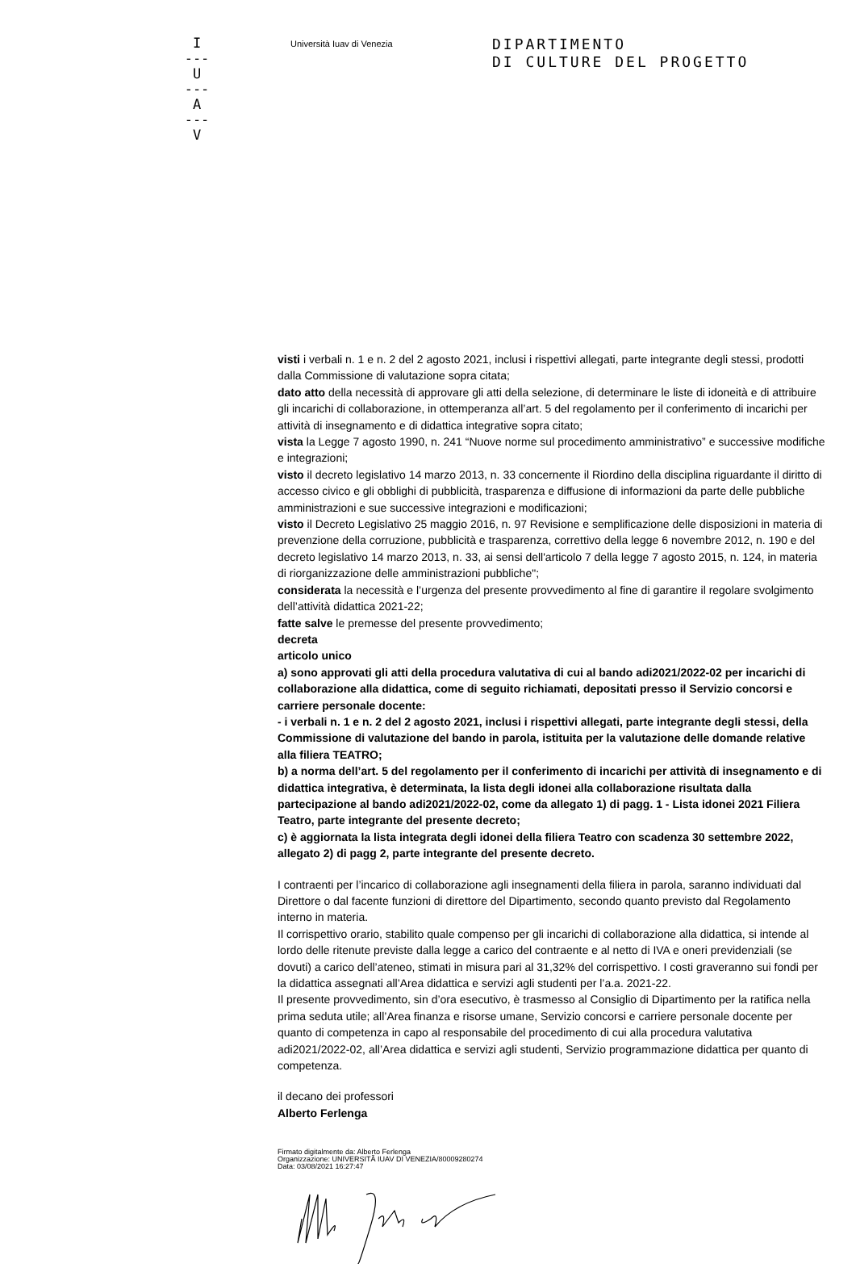I
---
U
---
A
---
V
Università Iuav di Venezia
DIPARTIMENTO
DI CULTURE DEL PROGETTO
visti i verbali n. 1 e n. 2 del 2 agosto 2021, inclusi i rispettivi allegati, parte integrante degli stessi, prodotti dalla Commissione di valutazione sopra citata;
dato atto della necessità di approvare gli atti della selezione, di determinare le liste di idoneità e di attribuire gli incarichi di collaborazione, in ottemperanza all’art. 5 del regolamento per il conferimento di incarichi per attività di insegnamento e di didattica integrative sopra citato;
vista la Legge 7 agosto 1990, n. 241 “Nuove norme sul procedimento amministrativo” e successive modifiche e integrazioni;
visto il decreto legislativo 14 marzo 2013, n. 33 concernente il Riordino della disciplina riguardante il diritto di accesso civico e gli obblighi di pubblicità, trasparenza e diffusione di informazioni da parte delle pubbliche amministrazioni e sue successive integrazioni e modificazioni;
visto il Decreto Legislativo 25 maggio 2016, n. 97 Revisione e semplificazione delle disposizioni in materia di prevenzione della corruzione, pubblicità e trasparenza, correttivo della legge 6 novembre 2012, n. 190 e del decreto legislativo 14 marzo 2013, n. 33, ai sensi dell'articolo 7 della legge 7 agosto 2015, n. 124, in materia di riorganizzazione delle amministrazioni pubbliche";
considerata la necessità e l’urgenza del presente provvedimento al fine di garantire il regolare svolgimento dell’attività didattica 2021-22;
fatte salve le premesse del presente provvedimento;
decreta
articolo unico
a) sono approvati gli atti della procedura valutativa di cui al bando adi2021/2022-02 per incarichi di collaborazione alla didattica, come di seguito richiamati, depositati presso il Servizio concorsi e carriere personale docente:
- i verbali n. 1 e n. 2 del 2 agosto 2021, inclusi i rispettivi allegati, parte integrante degli stessi, della Commissione di valutazione del bando in parola, istituita per la valutazione delle domande relative alla filiera TEATRO;
b) a norma dell’art. 5 del regolamento per il conferimento di incarichi per attività di insegnamento e di didattica integrativa, è determinata, la lista degli idonei alla collaborazione risultata dalla partecipazione al bando adi2021/2022-02, come da allegato 1) di pagg. 1 - Lista idonei 2021 Filiera Teatro, parte integrante del presente decreto;
c) è aggiornata la lista integrata degli idonei della filiera Teatro con scadenza 30 settembre 2022, allegato 2) di pagg 2, parte integrante del presente decreto.
I contraenti per l’incarico di collaborazione agli insegnamenti della filiera in parola, saranno individuati dal Direttore o dal facente funzioni di direttore del Dipartimento, secondo quanto previsto dal Regolamento interno in materia.
Il corrispettivo orario, stabilito quale compenso per gli incarichi di collaborazione alla didattica, si intende al lordo delle ritenute previste dalla legge a carico del contraente e al netto di IVA e oneri previdenziali (se dovuti) a carico dell’ateneo, stimati in misura pari al 31,32% del corrispettivo. I costi graveranno sui fondi per la didattica assegnati all’Area didattica e servizi agli studenti per l’a.a. 2021-22.
Il presente provvedimento, sin d’ora esecutivo, è trasmesso al Consiglio di Dipartimento per la ratifica nella prima seduta utile; all’Area finanza e risorse umane, Servizio concorsi e carriere personale docente per quanto di competenza in capo al responsabile del procedimento di cui alla procedura valutativa adi2021/2022-02, all’Area didattica e servizi agli studenti, Servizio programmazione didattica per quanto di competenza.
il decano dei professori
Alberto Ferlenga
Firmato digitalmente da: Alberto Ferlenga
Organizzazione: UNIVERSITÃ IUAV DI VENEZIA/80009280274
Data: 03/08/2021 16:27:47